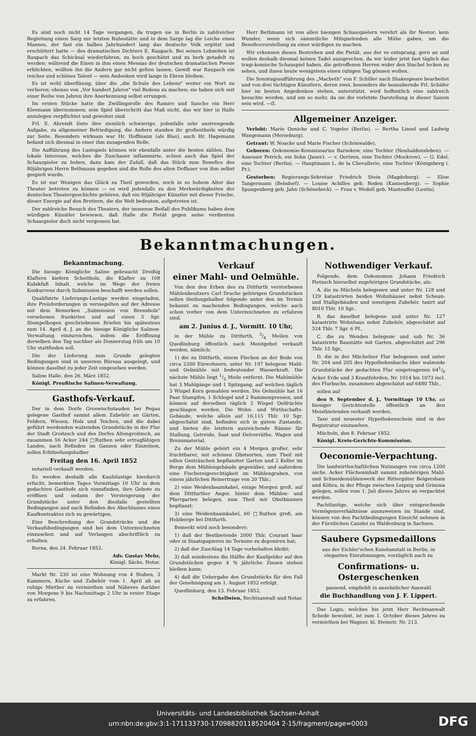Es sind noch nicht 14 Tage vergangen, da trugen sie in Berlin in zahlreicher Begleitung einen Sarg zur letzten Ruhestätte und in dem Sarge lag die Leiche eines Mannes, der fast ein halbes Jahrhundert lang das deutsche Volk ergötzt und erschüttert hatte — des dramatischen Dichters E. Raupach. Bei seinen Lebzeiten ist Raupach das Schicksal wiederfahren, zu hoch geschätzt und zu herb getadelt zu werden; während die Einen in ihm einen Messias der deutschen dramatischen Poesie erblickten, wollten ihn die Andern gar nicht gelten lassen. Gewiß war Raupach ein reiches und schönes Talent — sein Andenken wird lange in Ehren bleiben.
Es ist wohl überflüssig, über die „die Schule des Lebens" weiter ein Wort zu verlieren; ebenso von „Vor hundert Jahren" viel Redens zu machen; sie haben sich seit einer Reihe von Jahren ihre Anerkennung selbst errungen.
Im ersten Stücke hatte die Zwillingsrolle des Ramiro und Sancho ein Herr Kleemann übernommen; sein Spiel überschritt das Maß nicht, das wir hier in Halle anzulegen verpflichtet und gewohnt sind.
Frl. E. Ahrendt löste ihre ziemlich schwierige, jedenfalls sehr anstrengende Aufgabe, zu allgemeiner Befriedigung, die Andern standen ihr großentheils würdig zur Seite. Besonders wirksam war Hr. Hoffmann (als Blas), auch Hr. Hagemann befand sich diesmal in einer ihm zusagenden Rolle.
Die Aufführung des Lustspiels können wir ebenfalls unter die besten zählen. Das lokale Interesse, welches die Zuschauer inflammirte, schien auch das Spiel der Schauspieler zu heben, dazu kam der Zufall, daß das Stück zum Benefice des 80jährigen Herrn Bethmann gegeben und die Rolle des alten Deffauer von ihm selbst gespielt wurde.
Es ist nur Wenigen das Glück zu Theil geworden, noch in so hohem Alter das Theater betreten zu können — es wird jedenfalls zu den Merkwürdigkeiten der deutschen Theatergeschichte gehören, daß ein 80jähriger Künstler mit dieser Frische, dieser Energie auf den Brettern, die die Welt bedeuten, aufgetreten ist.
Der zahlreiche Besuch des Theaters, der immense Beifall des Publikums haben dem würdigen Künstler bewiesen, daß Halle die Pietät gegen seine verdienten Schauspieler doch nicht vergessen hat.
Herr Bethmann ist von allen hiesigen Schauspielern verehrt als ihr Nestor; kein Wunder, wenn sich sämmtliche Mitspielenden alle Mühe gaben, um die Beneficevorstellung zu einer würdigen zu machen.
Wir erkennen dieses Bestreben und die Pietät, aus der es entsprang, gern an und wollen deshalb diesmal keinen Tadel aussprechen, da wir leider jetzt fast täglich das tragi-komische Schauspiel haben, die getroffenen Herren wider den Stachel lecken zu sehen, und ihnen heute wenigstens einen ruhigen Tag gönnen wollen.
Die Sonntagsaufführung des „Macbeth" von F. Schiller nach Shakespeare bearbeitet und von drei tüchtigen Künstlern, deren zwei, besonders die bezaubernde Frl. Schäfer hier im besten Angedenken stehen, unterstützt, wird hoffentlich eine zahlreich besuchte werden, und um so mehr, da sie die vorletzte Darstellung in dieser Saison sein wird. —ſl.
Allgemeiner Anzeiger.
Verlobt: Marie Oenicke und C. Vogeler (Berlin). — Bertha Linsel und Ludwig Wangemann (Merseburg).
Getraut: W. Noacke und Marie Fischer (Schönwalde).
Geboren: Oekonomie-Kommissarius Barsekow, eine Tochter (Neuhaldensleben). — Assessor Petrich, ein Sohn (Jauer). — v. Oertzen, eine Tochter (Mockrow). — G. Edel, eine Tochter (Berlin). — Hauptmann L. de la Chevallerie, eine Tochter (Königsberg i. Pr.).
Gestorben: Regierungs-Sekretair Friedrich Stein (Magdeburg). — Elise Tangermann (Belsdorf). — Louise Achilles geb. Roden (Kannenberg). — Sophie Spangenberg geb. Jahn (Schönebeck). — Frau v. Wedell geb. Manteuffel (Lestin).
Bekanntmachungen.
Bekanntmachung.
Die hiesige Königliche Saline gebraucht Dreißig Klaftern kiefern Scheitholz, die Klafter zu 108 Kubikfuß Inhalt, welche im Wege der freien Konkurrenz durch Submission beschafft werden sollen.
Qualifizirte Lieferungs-Lustige werden eingeladen, ihre Preisforderungen in versiegelten auf der Adresse mit dem Bemerken „Submission von Brennholz" versehenen frankirten und auf einen 5 Sgr. Stempelbogen geschriebenen Briefen bis spätestens zum 14. April d. J. an die hiesige Königliche Salinen-Verwaltung einzureichen, indem die Eröffnung derselben den Tag nachher als Donnerstag früh um 10 Uhr stattfinden soll.
Die der Lieferung zum Grunde gelegten Bedingungen sind in unserem Büreau ausgelegt, und können daselbst zu jeder Zeit eingesehen werden.
Saline Halle, den 26. März 1852.
Königl. Preußische Salinen-Verwaltung.
Gasthofs-Verkauf.
Der in dem Dorfe Groswischstauden bei Pegau gelegene Gasthof sammt allem Zubehör an Gärten, Feldern, Wiesen, Holz und Teichen, und die dabei geführt werdenden walzenden Grundstücke in der Flur der Stadt Groitzsch und des Dorfes Altengroitzsch, an zusammen 56 Acker 244 □Ruthen sehr ertragfähigen Landes, nach Befinden im Ganzen oder Einzelnen, sollen Erbtheilungshalber
Freitag den 16. April 1852
notariell verkauft werden.
Es werden deshalb alle Kaufslustige hierdurch erfucht, bemerkten Tages Vormittags 10 Uhr in dem gedachten Gasthofe sich einzufinden, ihre Gebote zu eröffnen und sodann der Versteigerung der Grundstücke unter den diesfalls gestellten Bedingungen und nach Befinden des Abschlusses eines Kaufkontraktes sich zu gewärtigen.
Eine Beschreibung der Grundstrücke und die Verkaufsbedingungen sind bei dem Unterzeichneten einzusehen und auf Verlangen abschriftlich zu erhalten.
Borna, den 24. Februar 1852.
Adv. Gustav Mehr,
Königl. Sächs. Notar.
Markt Nr. 230 ist eine Wohnung von 4 Stuben, 3 Kammern, Küche und Zubehör vom 1. April ab an ruhige Miether zu vermiethen und Näheres darüber von Morgens 9 bis Nachmittags 2 Uhr in erster Etage zu erfahren.
Verkauf
einer Mahl- und Oelmühle.
Von den den Erben des zu Dittfurth verstorbenen Mühlenbesitzers Carl Drache gehörigen Grundstücken sollen theilungshalber folgende unter den im Termin bekannt zu machenden Bedingungen, welche auch schon vorher von dem Unterzeichneten zu erfahren sind,
am 2. Junius d. J., Vormitt. 10 Uhr,
in der Mühle zu Dittfurth, 3/4 Meilen von Quedlinburg öffentlich nach Meistgebot verkauft werden, nämlich:
1) die zu Dittfurth, einem Flecken an der Bode von circa 2200 Einwohnern, unter Nr. 197 belegene Mahl- und Oelmühle mit bedeutender Wasserkraft. Die nächste Mühle liegt 1/2 Meile entfernt. Die Mahlmühle hat 3 Mahlgänge und 1 Spitzgang, auf welchen täglich 3 Wispel Korn gemahlen werden. Die Oelmühle hat 16 Paar Stampfen, 1 Schlegel und 2 Rammenpressen, und können auf derselben täglich 2 Wispel Oelfrüchte geschlagen werden. Die Wohn- und Wirthschafts-Gebäude, welche allein auf 16,115 Thlr. 10 Sgr. abgeschätzt sind, befinden sich in gutem Zustande, und bieten die letztern ausreichende Räume für Stallung, Getreide, Saat und Oelvorräthe, Wagen und Brennmaterial.
Zu der Mühle gehört ein 4 Morgen großer, sehr fruchtbarer, mit schönen Obstsorten, zum Theil mit edlen Gesträuchen bepflanzter Garten und 2 Keller im Berge dem Mühlengebäude gegenüber, und außerdem eine Fischereigerechtigkeit im Mühlengraben, von einem jährlichen Reinertrage von 20 Thlr.;
2) eine Weidenbaumkabel, einige Morgen groß, auf dem Dittfurther Anger, hinter dem Mühlen- und Pfarrgarten belegen, zum Theil mit Obstbäumen bepflanzt;
3) eine Weidenbaumkabel, 60 □Ruthen groß, am Holzberge bei Dittfurth.
Bemerkt wird noch besonders:
1) daß der Bestbietende 2000 Thlr. Courant baar oder in Staatspapieren im Termine zu deponiren hat;
2) daß der Zuschlag 14 Tage vorbehalten bleibt;
3) daß mindestens die Hälfte der Kaufgelder auf den Grundstücken gegen 4 % jährliche Zinsen stehen bleiben kann;
4) daß die Uebergabe des Grundstücks für den Fall der Genehmigung am 1. August 1852 erfolgt.
Quedlinburg, den 13. Februar 1852.
Schellwien, Rechtsanwalt und Notar.
Nothwendiger Verkauf.
Folgende, dem Oekonomen Johann Friedrich Pietzsch hierselbst zugehörigen Grundstücke, als:
A. die zu Mücheln belegenen und unter Nr. 128 und 129 katastrirten beiden Wohnhäuser nebst Scheun- und Stallgebäuden und sonstigem Zubehör, taxirt auf 8010 Thlr. 10 Sgr.,
B. das daselbst belegene und unter Nr. 127 katastrirte Wohnhaus nebst Zubehör, abgeschätzt auf 524 Thlr. 7 Sgr. 6 Pf.,
C. die zu Wenden belegene und sub Nr. 36 katastrirte Baustätte mit Garten, abgeschätzt auf 296 Thlr. 15 Sgr.,
D. die in der Müchelner Flur belegenen und unter Nr. 204 und 205 des Hypothekenbuchs über walzende Grundstücke der gedachten Flur eingetragenen 641/8 Acker Erde und 3 Krautfehrden, Nr. 1014 bis 1073 incl. des Flurbuchs, zusammen abgeschätzt auf 6480 Thlr.,
sollen auf
den 9. September d. J., Vormittags 10 Uhr, an hiesiger Gerichtsstelle öffentlich an den Meistbietenden verkauft werden.
Taxe und neuester Hypothekenschein sind in der Registratur einzusehen.
Mücheln, den 8. Februar 1852.
Königl. Kreis-Gerichts-Kommission.
Oeconomie-Verpachtung.
Die landwirthschaftlichen Nutzungen von circa 1200 sächs. Acker Flächeninhalt sammt zubehörigen Mahl- und Schneidemühlenwerk der Rittergüter Belgershain und Köhra, in der Pflege zwischen Leipzig und Grimma gelegen, sollen vom 1. Juli dieses Jahres an verpachtet werden.
Pachtlustige, welche sich über entsprechende Vermögensverhältnisse auszuweisen im Stande sind, können von den Pachtbedingungen Einsicht nehmen in der Fürstlichen Canzlei zu Waldenburg in Sachsen.
Saubere Gypsmedaillons
aus der Eichler'schen Kunstanstalt in Berlin, in eleganten Einrahmungen, vorzüglich auch zu
Confirmations- u. Ostergeschenken
passend, empfiehlt in ansehnlicher Auswahl
die Buchhandlung von J. F. Lippert.
Das Logis, welches bis jetzt Herr Rechtsanwalt Schede bewohnt, ist zum 1. October dieses Jahres zu vermiethen bei Wagner, kl. Steinstr. Nr. 213.
Universitäts- und Landesbibliothek Sachsen-Anhalt
urn:nbn:de:gbv:3:1-171133730-17098820118520404 2-15/fragment/page=0003
DFG